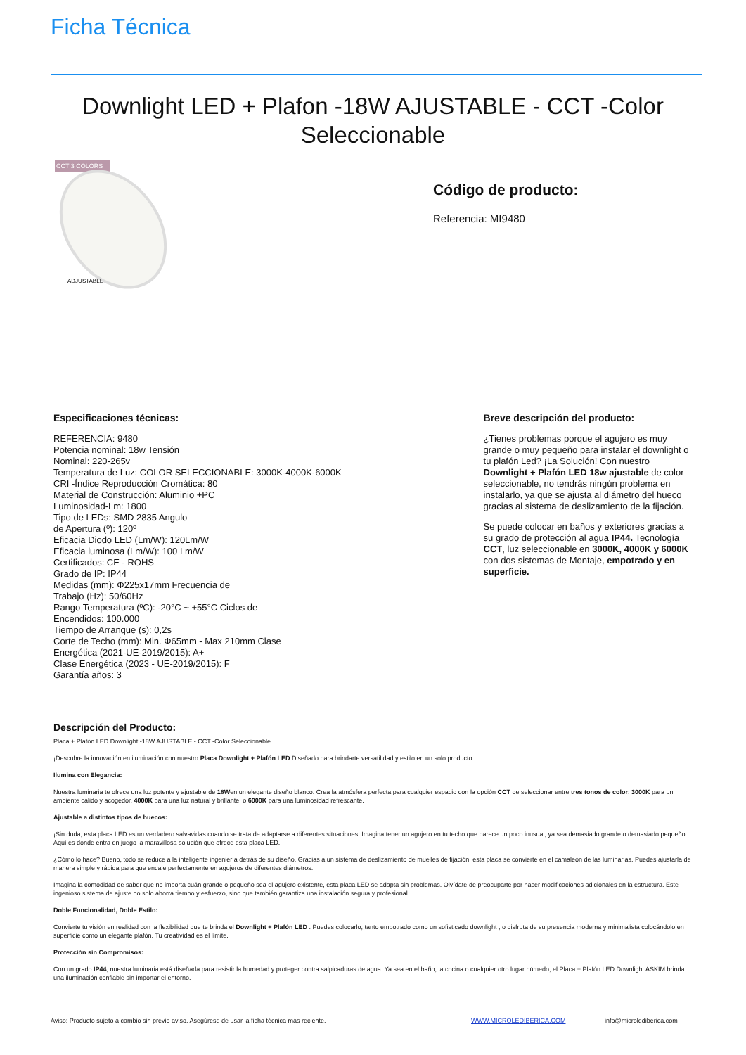Ficha Técnica
Downlight LED + Plafon -18W AJUSTABLE - CCT -Color
Seleccionable
CCT 3 COLORS
ADJUSTABLE
Código de producto:
Referencia: MI9480
Especificaciones técnicas:
REFERENCIA: 9480
Potencia nominal: 18w Tensión
Nominal: 220-265v
Temperatura de Luz: COLOR SELECCIONABLE: 3000K-4000K-6000K
CRI -Índice Reproducción Cromática: 80
Material de Construcción: Aluminio +PC
Luminosidad-Lm: 1800
Tipo de LEDs: SMD 2835 Angulo
de Apertura (º): 120º
Eficacia Diodo LED (Lm/W): 120Lm/W
Eficacia luminosa (Lm/W): 100 Lm/W
Certificados: CE - ROHS
Grado de IP: IP44
Medidas (mm): Φ225x17mm Frecuencia de
Trabajo (Hz): 50/60Hz
Rango Temperatura (ºC): -20°C ~ +55°C Ciclos de
Encendidos: 100.000
Tiempo de Arranque (s): 0,2s
Corte de Techo (mm): Min. Φ65mm - Max 210mm Clase
Energética (2021-UE-2019/2015): A+
Clase Energética (2023 - UE-2019/2015): F
Garantía años: 3
Breve descripción del producto:
¿Tienes problemas porque el agujero es muy grande o muy pequeño para instalar el downlight o tu plafón Led? ¡La Solución! Con nuestro Downlight + Plafón LED 18w ajustable de color seleccionable, no tendrás ningún problema en instalarlo, ya que se ajusta al diámetro del hueco gracias al sistema de deslizamiento de la fijación.
Se puede colocar en baños y exteriores gracias a su grado de protección al agua IP44. Tecnología CCT, luz seleccionable en 3000K, 4000K y 6000K con dos sistemas de Montaje, empotrado y en superficie.
Descripción del Producto:
Placa + Plafón LED Downlight -18W AJUSTABLE - CCT -Color Seleccionable
¡Descubre la innovación en iluminación con nuestro Placa Downlight + Plafón LED Diseñado para brindarte versatilidad y estilo en un solo producto.
Ilumina con Elegancia:
Nuestra luminaria te ofrece una luz potente y ajustable de 18Wen un elegante diseño blanco. Crea la atmósfera perfecta para cualquier espacio con la opción CCT de seleccionar entre tres tonos de color: 3000K para un ambiente cálido y acogedor, 4000K para una luz natural y brillante, o 6000K para una luminosidad refrescante.
Ajustable a distintos tipos de huecos:
¡Sin duda, esta placa LED es un verdadero salvavidas cuando se trata de adaptarse a diferentes situaciones! Imagina tener un agujero en tu techo que parece un poco inusual, ya sea demasiado grande o demasiado pequeño. Aquí es donde entra en juego la maravillosa solución que ofrece esta placa LED.
¿Cómo lo hace? Bueno, todo se reduce a la inteligente ingeniería detrás de su diseño. Gracias a un sistema de deslizamiento de muelles de fijación, esta placa se convierte en el camaleón de las luminarias. Puedes ajustarla de manera simple y rápida para que encaje perfectamente en agujeros de diferentes diámetros.
Imagina la comodidad de saber que no importa cuán grande o pequeño sea el agujero existente, esta placa LED se adapta sin problemas. Olvídate de preocuparte por hacer modificaciones adicionales en la estructura. Este ingenioso sistema de ajuste no solo ahorra tiempo y esfuerzo, sino que también garantiza una instalación segura y profesional.
Doble Funcionalidad, Doble Estilo:
Convierte tu visión en realidad con la flexibilidad que te brinda el Downlight + Plafón LED . Puedes colocarlo, tanto empotrado como un sofisticado downlight , o disfruta de su presencia moderna y minimalista colocándolo en superficie como un elegante plafón. Tu creatividad es el límite.
Protección sin Compromisos:
Con un grado IP44, nuestra luminaria está diseñada para resistir la humedad y proteger contra salpicaduras de agua. Ya sea en el baño, la cocina o cualquier otro lugar húmedo, el Placa + Plafón LED Downlight ASKIM brinda una iluminación confiable sin importar el entorno.
Aviso: Producto sujeto a cambio sin previo aviso. Asegúrese de usar la ficha técnica más reciente. WWW.MICROLEDIBERICA.COM info@microlediberica.com